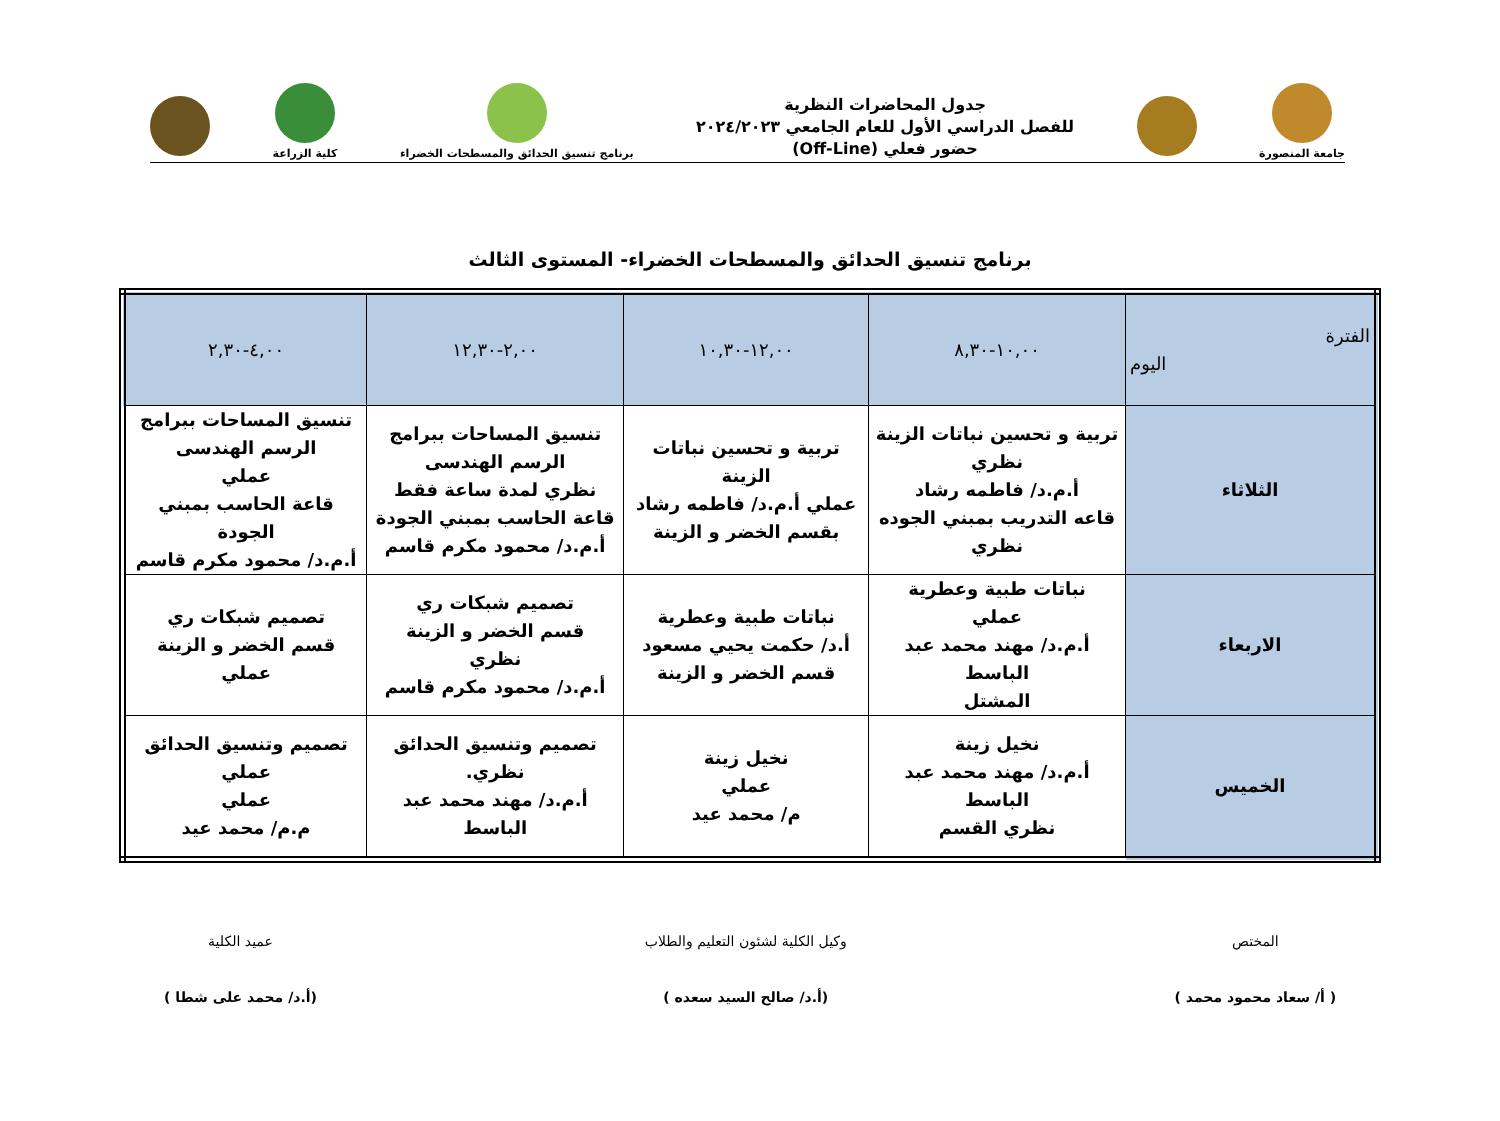جامعة المنصورة
جدول المحاضرات النظرية
للفصل الدراسي الأول للعام الجامعي ٢٠٢٤/٢٠٢٣
حضور فعلي (Off-Line)
برنامج تنسيق الحدائق والمسطحات الخضراء
كلية الزراعة
برنامج تنسيق الحدائق والمسطحات الخضراء- المستوى الثالث
| الفترة اليوم | ١٠,٠٠-٨,٣٠ | ١٢,٠٠-١٠,٣٠ | ٢,٠٠-١٢,٣٠ | ٤,٠٠-٢,٣٠ |
| --- | --- | --- | --- | --- |
| الثلاثاء | تربية و تحسين نباتات الزينة نظري أ.م.د/ فاطمه رشاد قاعه التدريب بمبني الجوده نظري | تربية و تحسين نباتات الزينة عملي أ.م.د/ فاطمه رشاد بقسم الخضر و الزينة | تنسيق المساحات ببرامج الرسم الهندسى نظري لمدة ساعة فقط قاعة الحاسب بمبني الجودة أ.م.د/ محمود مكرم قاسم | تنسيق المساحات ببرامج الرسم الهندسى عملي قاعة الحاسب بمبني الجودة أ.م.د/ محمود مكرم قاسم |
| الاربعاء | نباتات طبية وعطرية عملي أ.م.د/ مهند محمد عبد الباسط المشتل | نباتات طبية وعطرية أ.د/ حكمت يحيي مسعود قسم الخضر و الزينة | تصميم شبكات ري قسم الخضر و الزينة نظري أ.م.د/ محمود مكرم قاسم | تصميم شبكات ري قسم الخضر و الزينة عملي |
| الخميس | نخيل زينة أ.م.د/ مهند محمد عبد الباسط نظري القسم | نخيل زينة عملي م/ محمد عيد | تصميم وتنسيق الحدائق نظري. أ.م.د/ مهند محمد عبد الباسط | تصميم وتنسيق الحدائق عملي عملي م.م/ محمد عيد |
المختص
( أ/ سعاد محمود محمد )
وكيل الكلية لشئون التعليم والطلاب
(أ.د/ صالح السيد سعده )
عميد الكلية
(أ.د/ محمد على شطا )